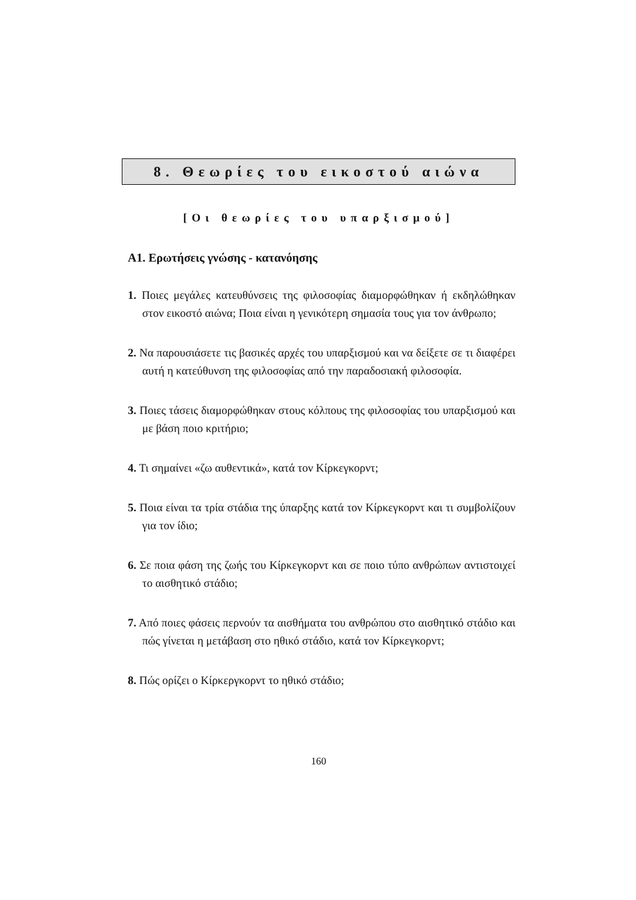8. Θεωρίες του εικοστού αιώνα
[Οι θεωρίες του υπαρξισμού]
Α1. Ερωτήσεις γνώσης - κατανόησης
1. Ποιες μεγάλες κατευθύνσεις της φιλοσοφίας διαμορφώθηκαν ή εκδηλώθηκαν στον εικοστό αιώνα; Ποια είναι η γενικότερη σημασία τους για τον άνθρωπο;
2. Να παρουσιάσετε τις βασικές αρχές του υπαρξισμού και να δείξετε σε τι διαφέρει αυτή η κατεύθυνση της φιλοσοφίας από την παραδοσιακή φιλοσοφία.
3. Ποιες τάσεις διαμορφώθηκαν στους κόλπους της φιλοσοφίας του υπαρξισμού και με βάση ποιο κριτήριο;
4. Τι σημαίνει «ζω αυθεντικά», κατά τον Κίρκεγκορντ;
5. Ποια είναι τα τρία στάδια της ύπαρξης κατά τον Κίρκεγκορντ και τι συμβολίζουν για τον ίδιο;
6. Σε ποια φάση της ζωής του Κίρκεγκορντ και σε ποιο τύπο ανθρώπων αντιστοιχεί το αισθητικό στάδιο;
7. Από ποιες φάσεις περνούν τα αισθήματα του ανθρώπου στο αισθητικό στάδιο και πώς γίνεται η μετάβαση στο ηθικό στάδιο, κατά τον Κίρκεγκορντ;
8. Πώς ορίζει ο Κίρκεργκορντ το ηθικό στάδιο;
160